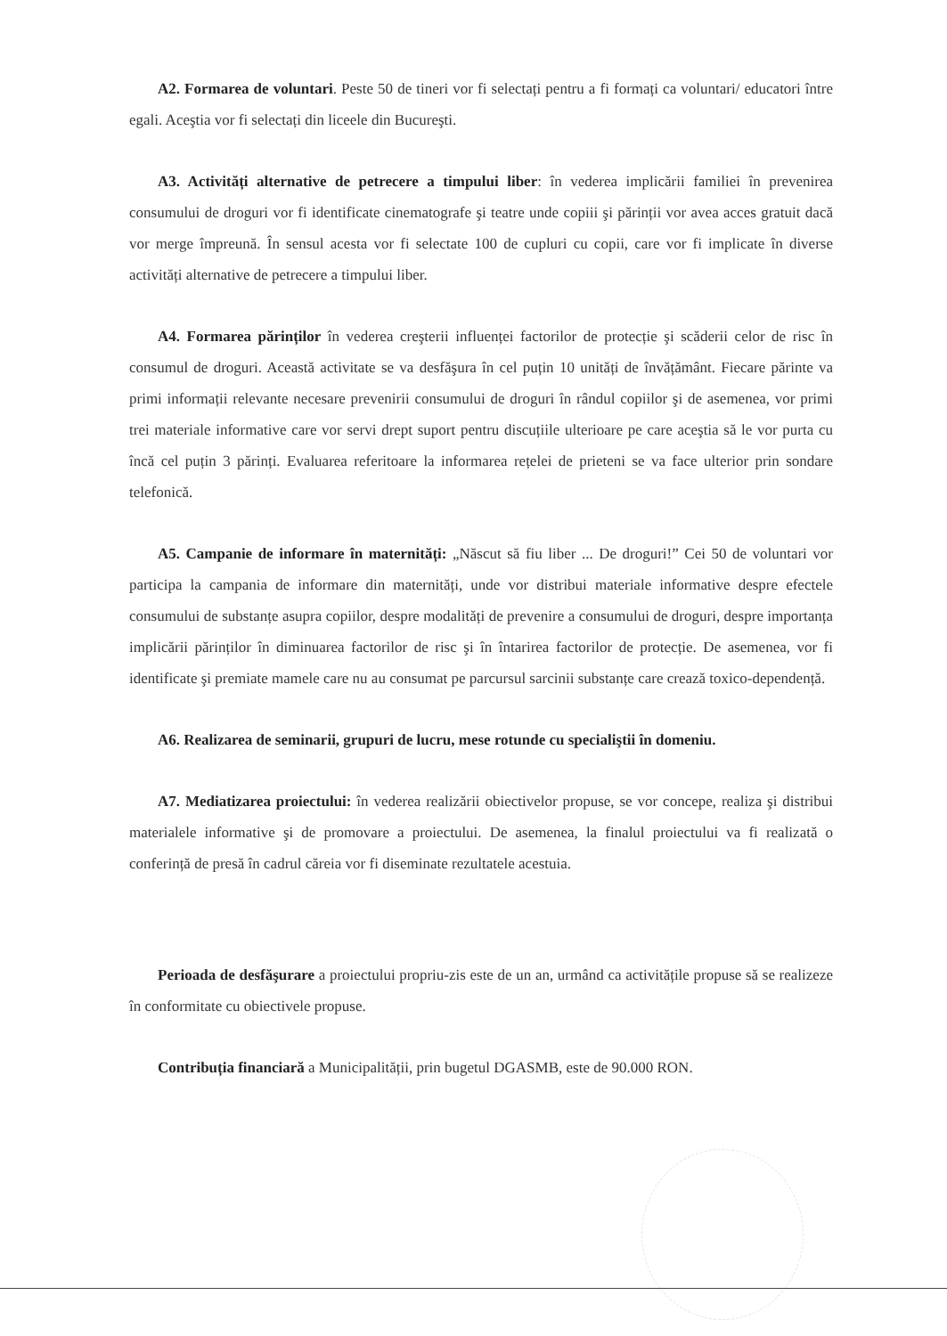A2. Formarea de voluntari. Peste 50 de tineri vor fi selectați pentru a fi formați ca voluntari/ educatori între egali. Aceştia vor fi selectați din liceele din Bucureşti.
A3. Activități alternative de petrecere a timpului liber: în vederea implicării familiei în prevenirea consumului de droguri vor fi identificate cinematografe şi teatre unde copiii şi părinții vor avea acces gratuit dacă vor merge împreună. În sensul acesta vor fi selectate 100 de cupluri cu copii, care vor fi implicate în diverse activități alternative de petrecere a timpului liber.
A4. Formarea părinților în vederea creşterii influenței factorilor de protecție şi scăderii celor de risc în consumul de droguri. Această activitate se va desfăşura în cel puțin 10 unități de învățământ. Fiecare părinte va primi informații relevante necesare prevenirii consumului de droguri în rândul copiilor şi de asemenea, vor primi trei materiale informative care vor servi drept suport pentru discuțiile ulterioare pe care aceştia să le vor purta cu încă cel puțin 3 părinți. Evaluarea referitoare la informarea rețelei de prieteni se va face ulterior prin sondare telefonică.
A5. Campanie de informare în maternități: „Născut să fiu liber ... De droguri!” Cei 50 de voluntari vor participa la campania de informare din maternități, unde vor distribui materiale informative despre efectele consumului de substanțe asupra copiilor, despre modalități de prevenire a consumului de droguri, despre importanța implicării părinților în diminuarea factorilor de risc şi în întarirea factorilor de protecție. De asemenea, vor fi identificate şi premiate mamele care nu au consumat pe parcursul sarcinii substanțe care crează toxico-dependență.
A6. Realizarea de seminarii, grupuri de lucru, mese rotunde cu specialiştii în domeniu.
A7. Mediatizarea proiectului: în vederea realizării obiectivelor propuse, se vor concepe, realiza şi distribui materialele informative şi de promovare a proiectului. De asemenea, la finalul proiectului va fi realizată o conferință de presă în cadrul căreia vor fi diseminate rezultatele acestuia.
Perioada de desfăşurare a proiectului propriu-zis este de un an, urmând ca activitățile propuse să se realizeze în conformitate cu obiectivele propuse.
Contribuția financiară a Municipalității, prin bugetul DGASMB, este de 90.000 RON.